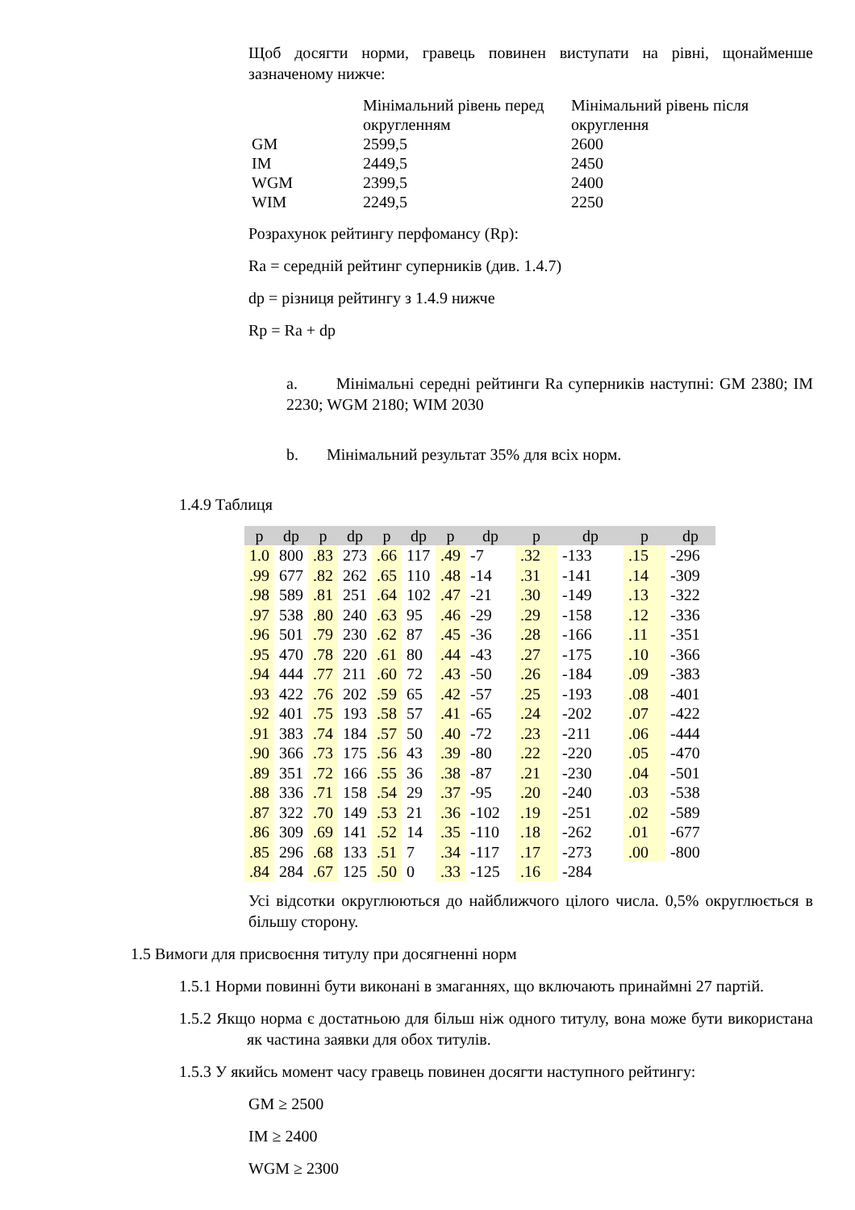Щоб досягти норми, гравець повинен виступати на рівні, щонайменше зазначеному нижче:
| | Мінімальний рівень перед округленням | Мінімальний рівень після округлення |
| GM | 2599,5 | 2600 |
| IM | 2449,5 | 2450 |
| WGM | 2399,5 | 2400 |
| WIM | 2249,5 | 2250 |
Розрахунок рейтингу перфомансу (Rp):
Ra = середній рейтинг суперників (див. 1.4.7)
dp = різниця рейтингу з 1.4.9 нижче
Rp = Ra + dp
a. Мінімальні середні рейтинги Ra суперників наступні: GM 2380; IM 2230; WGM 2180; WIM 2030
b. Мінімальний результат 35% для всіх норм.
1.4.9 Таблиця
| p | dp | p | dp | p | dp | p | dp | p | dp | p | dp |
| --- | --- | --- | --- | --- | --- | --- | --- | --- | --- | --- | --- |
| 1.0 | 800 | .83 | 273 | .66 | 117 | .49 | -7 | .32 | -133 | .15 | -296 |
| .99 | 677 | .82 | 262 | .65 | 110 | .48 | -14 | .31 | -141 | .14 | -309 |
| .98 | 589 | .81 | 251 | .64 | 102 | .47 | -21 | .30 | -149 | .13 | -322 |
| .97 | 538 | .80 | 240 | .63 | 95 | .46 | -29 | .29 | -158 | .12 | -336 |
| .96 | 501 | .79 | 230 | .62 | 87 | .45 | -36 | .28 | -166 | .11 | -351 |
| .95 | 470 | .78 | 220 | .61 | 80 | .44 | -43 | .27 | -175 | .10 | -366 |
| .94 | 444 | .77 | 211 | .60 | 72 | .43 | -50 | .26 | -184 | .09 | -383 |
| .93 | 422 | .76 | 202 | .59 | 65 | .42 | -57 | .25 | -193 | .08 | -401 |
| .92 | 401 | .75 | 193 | .58 | 57 | .41 | -65 | .24 | -202 | .07 | -422 |
| .91 | 383 | .74 | 184 | .57 | 50 | .40 | -72 | .23 | -211 | .06 | -444 |
| .90 | 366 | .73 | 175 | .56 | 43 | .39 | -80 | .22 | -220 | .05 | -470 |
| .89 | 351 | .72 | 166 | .55 | 36 | .38 | -87 | .21 | -230 | .04 | -501 |
| .88 | 336 | .71 | 158 | .54 | 29 | .37 | -95 | .20 | -240 | .03 | -538 |
| .87 | 322 | .70 | 149 | .53 | 21 | .36 | -102 | .19 | -251 | .02 | -589 |
| .86 | 309 | .69 | 141 | .52 | 14 | .35 | -110 | .18 | -262 | .01 | -677 |
| .85 | 296 | .68 | 133 | .51 | 7 | .34 | -117 | .17 | -273 | .00 | -800 |
| .84 | 284 | .67 | 125 | .50 | 0 | .33 | -125 | .16 | -284 | | |
Усі відсотки округлюються до найближчого цілого числа. 0,5% округлюється в більшу сторону.
1.5 Вимоги для присвоєння титулу при досягненні норм
1.5.1 Норми повинні бути виконані в змаганнях, що включають принаймні 27 партій.
1.5.2 Якщо норма є достатньою для більш ніж одного титулу, вона може бути використана як частина заявки для обох титулів.
1.5.3 У якийсь момент часу гравець повинен досягти наступного рейтингу:
GM ≥ 2500
IM ≥ 2400
WGM ≥ 2300